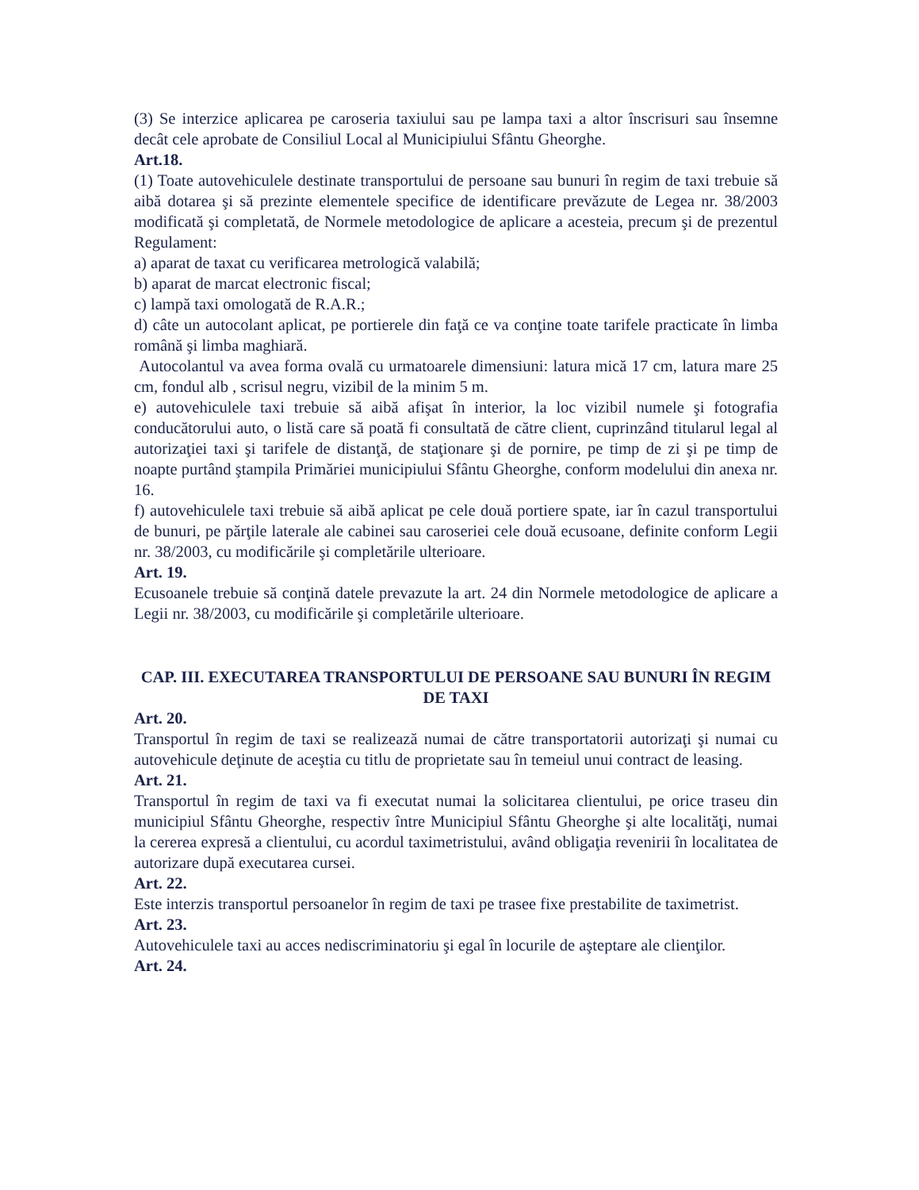(3) Se interzice aplicarea pe caroseria taxiului sau pe lampa taxi a altor înscrisuri sau însemne decât cele aprobate de Consiliul Local al Municipiului Sfântu Gheorghe.
Art.18.
(1) Toate autovehiculele destinate transportului de persoane sau bunuri în regim de taxi trebuie să aibă dotarea şi să prezinte elementele specifice de identificare prevăzute de Legea nr. 38/2003 modificată şi completată, de Normele metodologice de aplicare a acesteia, precum şi de prezentul Regulament:
a) aparat de taxat cu verificarea metrologică valabilă;
b) aparat de marcat electronic fiscal;
c) lampă taxi omologată de R.A.R.;
d) câte un autocolant aplicat, pe portierele din faţă ce va conţine toate tarifele practicate în limba română şi limba maghiară.
Autocolantul va avea forma ovală cu urmatoarele dimensiuni: latura mică 17 cm, latura mare 25 cm, fondul alb , scrisul negru, vizibil de la minim 5 m.
e) autovehiculele taxi trebuie să aibă afişat în interior, la loc vizibil numele şi fotografia conducătorului auto, o listă care să poată fi consultată de către client, cuprinzând titularul legal al autorizaţiei taxi şi tarifele de distanţă, de staţionare şi de pornire, pe timp de zi şi pe timp de noapte purtând ştampila Primăriei municipiului Sfântu Gheorghe, conform modelului din anexa nr. 16.
f) autovehiculele taxi trebuie să aibă aplicat pe cele două portiere spate, iar în cazul transportului de bunuri, pe părţile laterale ale cabinei sau caroseriei cele două ecusoane, definite conform Legii nr. 38/2003, cu modificările şi completările ulterioare.
Art. 19.
Ecusoanele trebuie să conţină datele prevazute la art. 24 din Normele metodologice de aplicare a Legii nr. 38/2003, cu modificările şi completările ulterioare.
CAP. III. EXECUTAREA TRANSPORTULUI DE PERSOANE SAU BUNURI ÎN REGIM DE TAXI
Art. 20.
Transportul în regim de taxi se realizează numai de către transportatorii autorizaţi şi numai cu autovehicule deţinute de aceştia cu titlu de proprietate sau în temeiul unui contract de leasing.
Art. 21.
Transportul în regim de taxi va fi executat numai la solicitarea clientului, pe orice traseu din municipiul Sfântu Gheorghe, respectiv între Municipiul Sfântu Gheorghe şi alte localităţi, numai la cererea expresă a clientului, cu acordul taximetristului, având obligaţia revenirii în localitatea de autorizare după executarea cursei.
Art. 22.
Este interzis transportul persoanelor în regim de taxi pe trasee fixe prestabilite de taximetrist.
Art. 23.
Autovehiculele taxi au acces nediscriminatoriu şi egal în locurile de aşteptare ale clienţilor.
Art. 24.